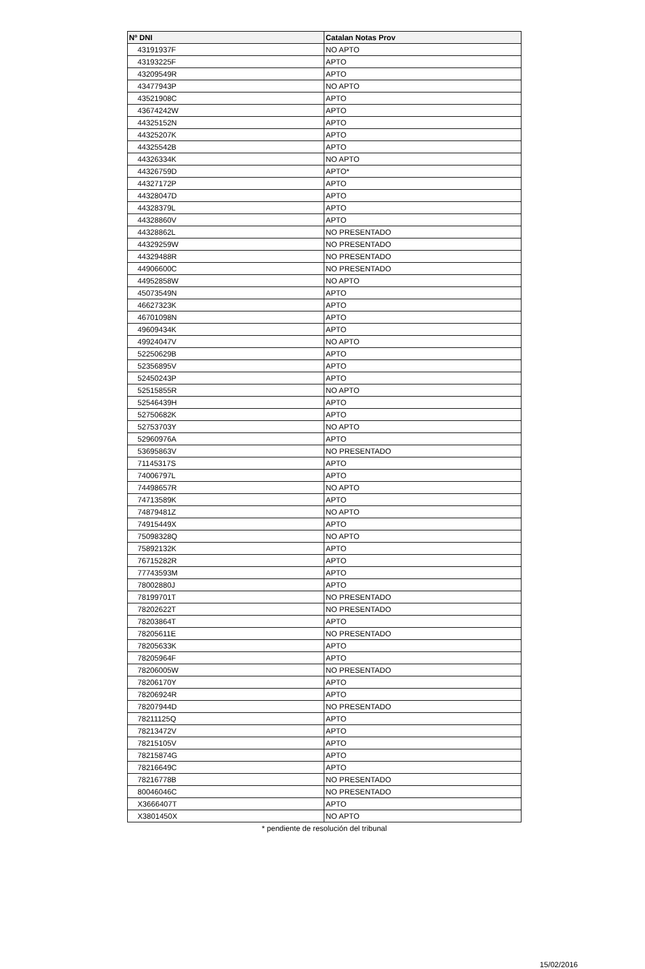| Nº DNI | Catalan Notas Prov |
| --- | --- |
| 43191937F | NO APTO |
| 43193225F | APTO |
| 43209549R | APTO |
| 43477943P | NO APTO |
| 43521908C | APTO |
| 43674242W | APTO |
| 44325152N | APTO |
| 44325207K | APTO |
| 44325542B | APTO |
| 44326334K | NO APTO |
| 44326759D | APTO* |
| 44327172P | APTO |
| 44328047D | APTO |
| 44328379L | APTO |
| 44328860V | APTO |
| 44328862L | NO PRESENTADO |
| 44329259W | NO PRESENTADO |
| 44329488R | NO PRESENTADO |
| 44906600C | NO PRESENTADO |
| 44952858W | NO APTO |
| 45073549N | APTO |
| 46627323K | APTO |
| 46701098N | APTO |
| 49609434K | APTO |
| 49924047V | NO APTO |
| 52250629B | APTO |
| 52356895V | APTO |
| 52450243P | APTO |
| 52515855R | NO APTO |
| 52546439H | APTO |
| 52750682K | APTO |
| 52753703Y | NO APTO |
| 52960976A | APTO |
| 53695863V | NO PRESENTADO |
| 71145317S | APTO |
| 74006797L | APTO |
| 74498657R | NO APTO |
| 74713589K | APTO |
| 74879481Z | NO APTO |
| 74915449X | APTO |
| 75098328Q | NO APTO |
| 75892132K | APTO |
| 76715282R | APTO |
| 77743593M | APTO |
| 78002880J | APTO |
| 78199701T | NO PRESENTADO |
| 78202622T | NO PRESENTADO |
| 78203864T | APTO |
| 78205611E | NO PRESENTADO |
| 78205633K | APTO |
| 78205964F | APTO |
| 78206005W | NO PRESENTADO |
| 78206170Y | APTO |
| 78206924R | APTO |
| 78207944D | NO PRESENTADO |
| 78211125Q | APTO |
| 78213472V | APTO |
| 78215105V | APTO |
| 78215874G | APTO |
| 78216649C | APTO |
| 78216778B | NO PRESENTADO |
| 80046046C | NO PRESENTADO |
| X3666407T | APTO |
| X3801450X | NO APTO |
* pendiente de resolución del tribunal
15/02/2016